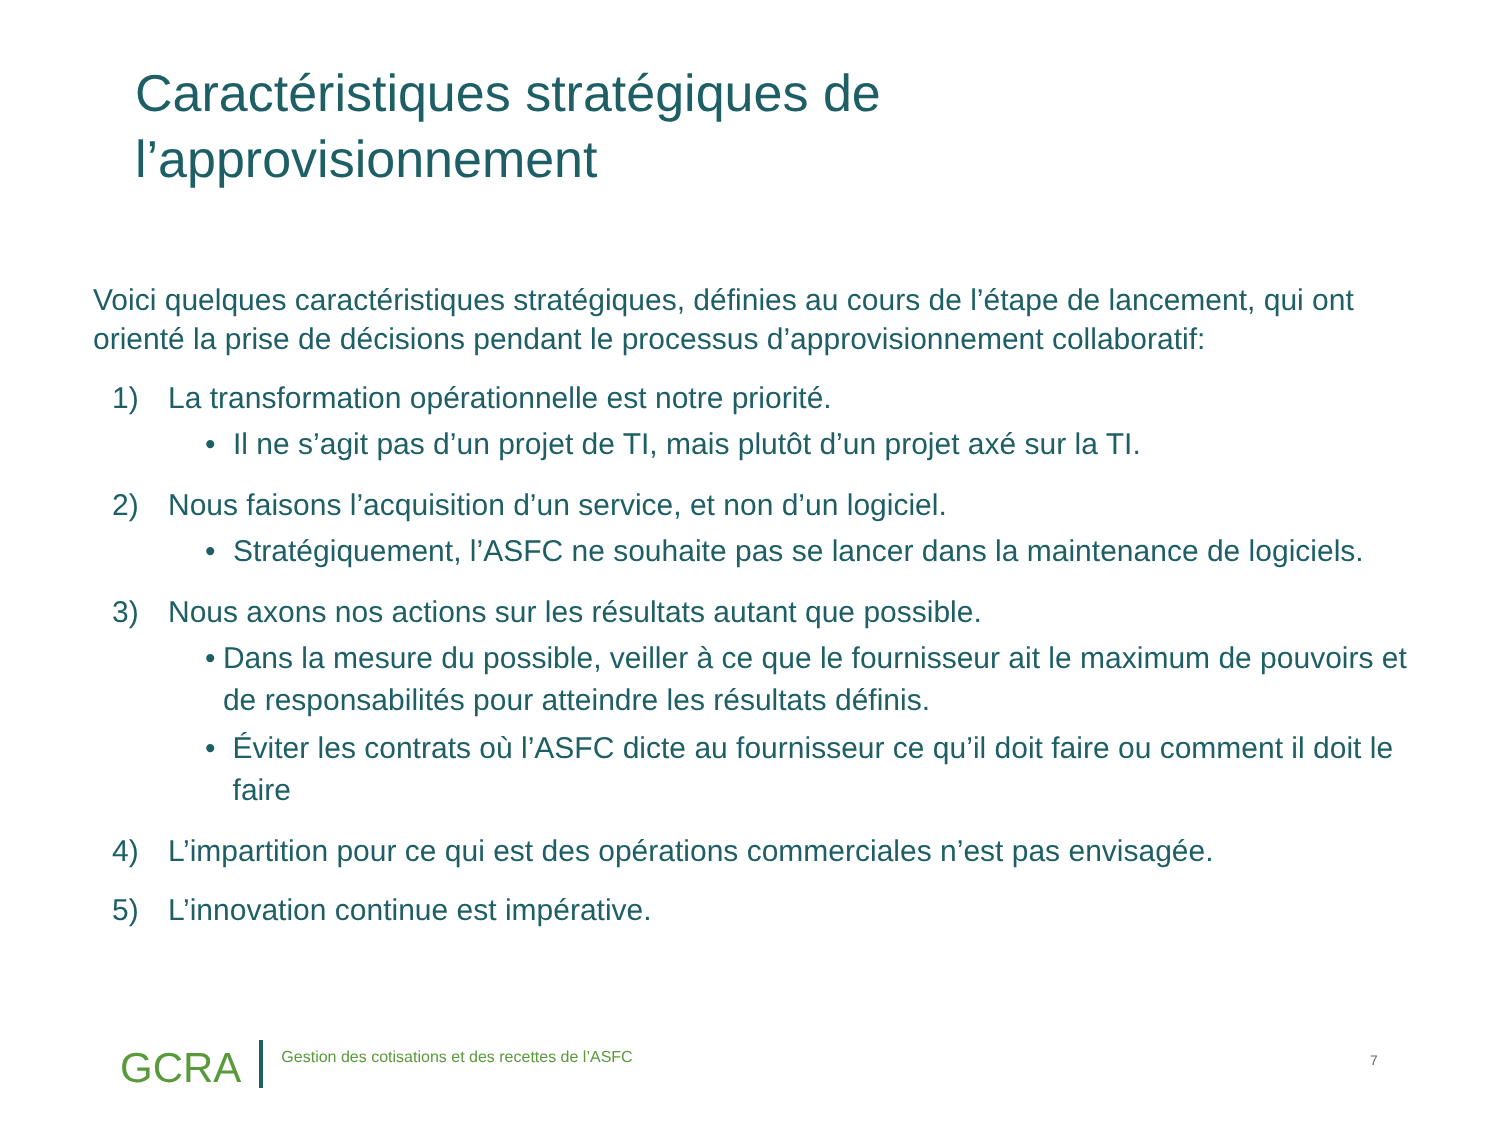Caractéristiques stratégiques de
l’approvisionnement
Voici quelques caractéristiques stratégiques, définies au cours de l’étape de lancement, qui ont orienté la prise de décisions pendant le processus d’approvisionnement collaboratif:
1) La transformation opérationnelle est notre priorité.
• Il ne s’agit pas d’un projet de TI, mais plutôt d’un projet axé sur la TI.
2) Nous faisons l’acquisition d’un service, et non d’un logiciel.
• Stratégiquement, l’ASFC ne souhaite pas se lancer dans la maintenance de logiciels.
3) Nous axons nos actions sur les résultats autant que possible.
• Dans la mesure du possible, veiller à ce que le fournisseur ait le maximum de pouvoirs et de responsabilités pour atteindre les résultats définis.
• Éviter les contrats où l’ASFC dicte au fournisseur ce qu’il doit faire ou comment il doit le faire
4) L’impartition pour ce qui est des opérations commerciales n’est pas envisagée.
5) L’innovation continue est impérative.
GCRA Gestion des cotisations et des recettes de l’ASFC
7